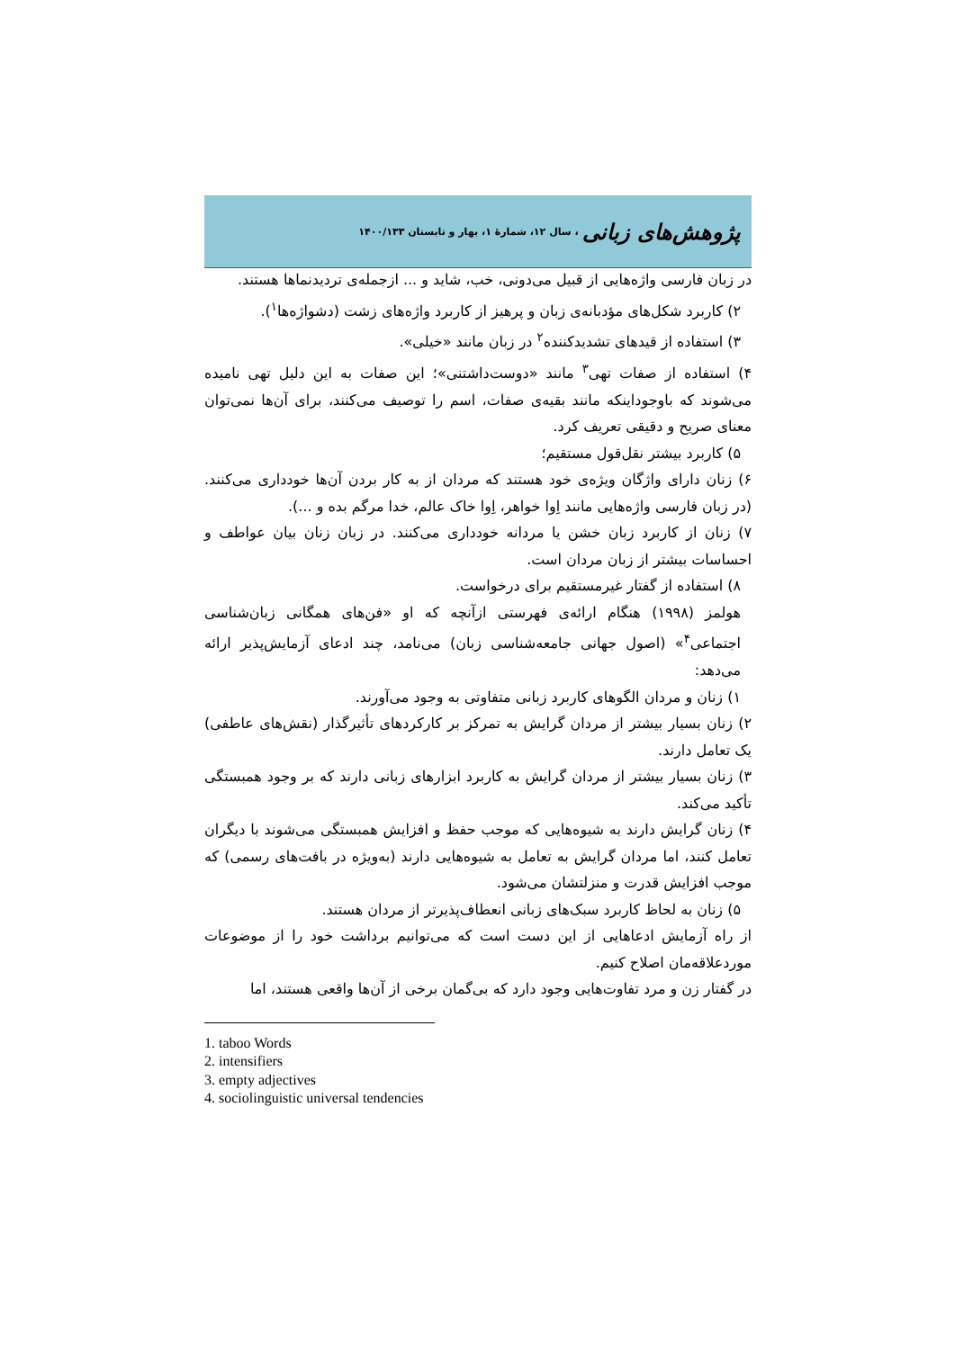پژوهش‌های زبانی ، سال ۱۲، شمارهٔ ۱، بهار و تابستان ۱۴۰۰/۱۳۳
در زبان فارسی واژه‌هایی از قبیل می‌دونی، خب، شاید و ... ازجمله‌ی تردیدنماها هستند.
۲) کاربرد شکل‌های مؤدبانه‌ی زبان و پرهیز از کاربرد واژه‌های زشت (دشواژه‌ها<sup>۱</sup>).
۳) استفاده از قیدهای تشدیدکننده<sup>۲</sup> در زبان مانند «خیلی».
۴) استفاده از صفات تهی<sup>۳</sup> مانند «دوست‌داشتنی»؛ این صفات به این دلیل تهی نامیده می‌شوند که باوجوداینکه مانند بقیه‌ی صفات، اسم را توصیف می‌کنند، برای آن‌ها نمی‌توان معنای صریح و دقیقی تعریف کرد.
۵) کاربرد بیشتر نقل‌قول مستقیم؛
۶) زنان دارای واژگان ویژه‌ی خود هستند که مردان از به کار بردن آن‌ها خودداری می‌کنند. (در زبان فارسی واژه‌هایی مانند اِوا خواهر، اِوا خاک عالم، خدا مرگم بده و ...).
۷) زنان از کاربرد زبان خشن یا مردانه خودداری می‌کنند. در زبان زنان بیان عواطف و احساسات بیشتر از زبان مردان است.
۸) استفاده از گفتار غیرمستقیم برای درخواست.
هولمز (۱۹۹۸) هنگام ارائه‌ی فهرستی ازآنچه که او «فن‌های همگانی زبان‌شناسی اجتماعی<sup>۴</sup>» (اصول جهانی جامعه‌شناسی زبان) می‌نامد، چند ادعای آزمایش‌پذیر ارائه می‌دهد:
۱) زنان و مردان الگوهای کاربرد زبانی متفاوتی به وجود می‌آورند.
۲) زنان بسیار بیشتر از مردان گرایش به تمرکز بر کارکردهای تأثیرگذار (نقش‌های عاطفی) یک تعامل دارند.
۳) زنان بسیار بیشتر از مردان گرایش به کاربرد ابزارهای زبانی دارند که بر وجود همبستگی تأکید می‌کند.
۴) زنان گرایش دارند به شیوه‌هایی که موجب حفظ و افزایش همبستگی می‌شوند با دیگران تعامل کنند، اما مردان گرایش به تعامل به شیوه‌هایی دارند (به‌ویژه در بافت‌های رسمی) که موجب افزایش قدرت و منزلتشان می‌شود.
۵) زنان به لحاظ کاربرد سبک‌های زبانی انعطاف‌پذیرتر از مردان هستند.
از راه آزمایش ادعاهایی از این دست است که می‌توانیم برداشت خود را از موضوعات موردعلاقه‌مان اصلاح کنیم.
در گفتار زن و مرد تفاوت‌هایی وجود دارد که بی‌گمان برخی از آن‌ها واقعی هستند، اما
1. taboo Words
2. intensifiers
3. empty adjectives
4. sociolinguistic universal tendencies